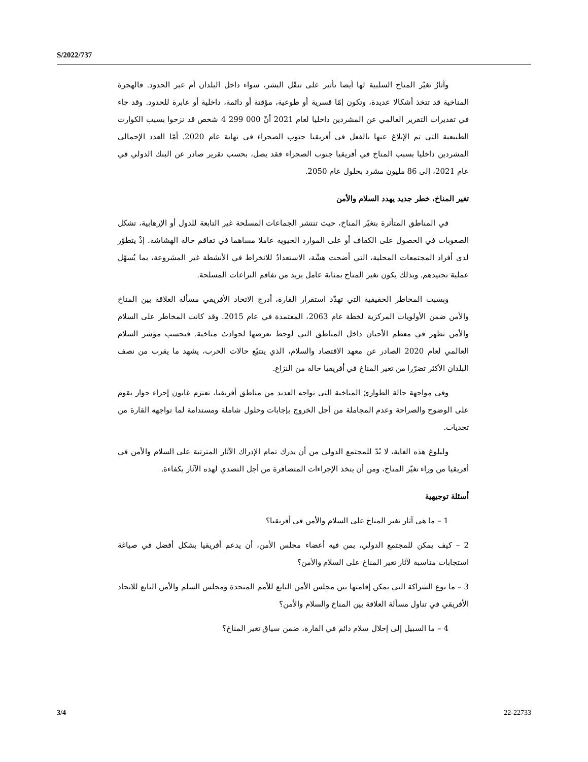S/2022/737
وآثارُ تغيّر المناخ السلبية لها أيضا تأثير على تنقّل البشر، سواء داخل البلدان أم عبر الحدود. فالهجرة المناخية قد تتخذ أشكالا عديدة، وتكون إمّا قسرية أو طوعية، مؤقتة أو دائمة، داخلية أو عابرة للحدود. وقد جاء في تقديرات التقرير العالمي عن المشردين داخليا لعام 2021 أنّ 000 299 4 شخص قد نزحوا بسبب الكوارث الطبيعية التي تم الإبلاغ عنها بالفعل في أفريقيا جنوب الصحراء في نهاية عام 2020. أمّا العدد الإجمالي المشردين داخليا بسبب المناخ في أفريقيا جنوب الصحراء فقد يصل، بحسب تقرير صادر عن البنك الدولي في عام 2021، إلى 86 مليون مشرد بحلول عام 2050.
تغير المناخ، خطر جديد يهدد السلام والأمن
في المناطق المتأثرة بتغيّر المناخ، حيث تنتشر الجماعات المسلحة غير التابعة للدول أو الإرهابية، تشكل الصعوبات في الحصول على الكفاف أو على الموارد الحيوية عاملا مساهما في تفاقم حالة الهشاشة. إذْ يتطوّر لدى أفراد المجتمعات المحلية، التي أضحت هشّة، الاستعدادُ للانخراط في الأنشطة غير المشروعة، بما يُسهّل عملية تجنيدهم. وبذلك يكون تغير المناخ بمثابة عامل يزيد من تفاقم النزاعات المسلحة.
وبسبب المخاطر الحقيقية التي تهدّد استقرار القارة، أدرج الاتحاد الأفريقي مسألة العلاقة بين المناخ والأمن ضمن الأولويات المركزية لخطة عام 2063، المعتمدة في عام 2015. وقد كانت المخاطر على السلام والأمن تظهر في معظم الأحيان داخل المناطق التي لوحظ تعرضها لحوادث مناخية. فبحسب مؤشر السلام العالمي لعام 2020 الصادر عن معهد الاقتصاد والسلام، الذي يتتبّع حالات الحرب، يشهد ما يقرب من نصف البلدان الأكثر تضرّرا من تغير المناخ في أفريقيا حالة من النزاع.
وفي مواجهة حالة الطوارئ المناخية التي تواجه العديد من مناطق أفريقيا، تعتزم غابون إجراء حوار يقوم على الوضوح والصراحة وعدم المجاملة من أجل الخروج بإجابات وحلول شاملة ومستدامة لما تواجهه القارة من تحديات.
ولبلوغ هذه الغاية، لا بُدّ للمجتمع الدولي من أن يدرك تمام الإدراك الآثار المترتبة على السلام والأمن في أفريقيا من وراء تغيّر المناخ، ومن أن يتخذ الإجراءات المتضافرة من أجل التصدي لهذه الآثار بكفاءة.
أسئلة توجيهية
1 – ما هي آثار تغير المناخ على السلام والأمن في أفريقيا؟
2 – كيف يمكن للمجتمع الدولي، بمن فيه أعضاء مجلس الأمن، أن يدعم أفريقيا بشكل أفضل في صياغة استجابات مناسبة لآثار تغير المناخ على السلام والأمن؟
3 – ما نوع الشراكة التي يمكن إقامتها بين مجلس الأمن التابع للأمم المتحدة ومجلس السلم والأمن التابع للاتحاد الأفريقي في تناول مسألة العلاقة بين المناخ والسلام والأمن؟
4 – ما السبيل إلى إحلال سلام دائم في القارة، ضمن سياق تغير المناخ؟
3/4 22-22733